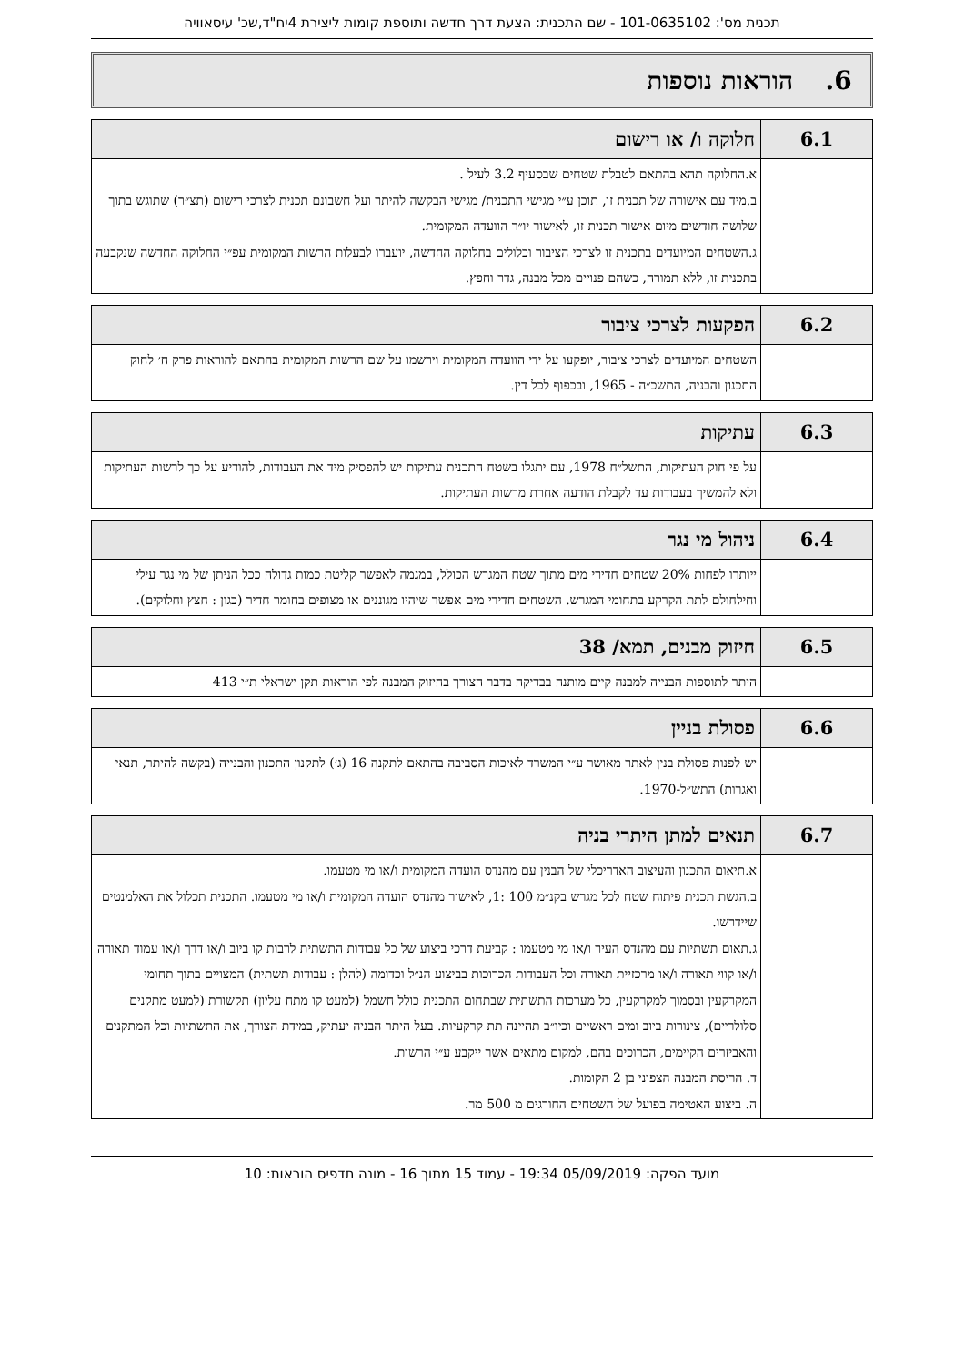תכנית מס': 101-0635102 - שם התכנית: הצעת דרך חדשה ותוספת קומות ליצירת 4יח"ד,שכ' עיסאוויה
6. הוראות נוספות
| 6.1 | חלוקה ו/ או רישום |
| --- | --- |
| | א.החלוקה תהא בהתאם לטבלת שטחים שבסעיף 3.2 לעיל . ב.מיד עם אישורה של תכנית זו, תוכן ע״י מגישי התכנית/ מגישי הבקשה להיתר ועל חשבונם תכנית לצרכי רישום (תצ״ר) שתוגש בתוך שלושה חודשים מיום אישור תכנית זו, לאישור יו״ר הוועדה המקומית. ג.השטחים המיועדים בתכנית זו לצרכי הציבור וכלולים בחלוקה החדשה, יועברו לבעלות הרשות המקומית עפ״י החלוקה החדשה שנקבעה בתכנית זו, ללא תמורה, כשהם פנויים מכל מבנה, גדר וחפץ. |
| 6.2 | הפקעות לצרכי ציבור |
| --- | --- |
| | השטחים המיועדים לצרכי ציבור, יופקעו על ידי הוועדה המקומית וירשמו על שם הרשות המקומית בהתאם להוראות פרק ח׳ לחוק התכנון והבניה, התשכ״ה - 1965, ובכפוף לכל דין. |
| 6.3 | עתיקות |
| --- | --- |
| | על פי חוק העתיקות, התשל״ח 1978, עם יתגלו בשטח התכנית עתיקות יש להפסיק מיד את העבודות, להודיע על כך לרשות העתיקות ולא להמשיך בעבודות עד לקבלת הודעה אחרת מרשות העתיקות. |
| 6.4 | ניהול מי נגר |
| --- | --- |
| | ייותרו לפחות 20% שטחים חדירי מים מתוך שטח המגרש הכולל, במגמה לאפשר קליטת כמות גדולה ככל הניתן של מי נגר עילי וחילחולם לתת הקרקע בתחומי המגרש. השטחים חדירי מים אפשר שיהיו מגוננים או מצופים בחומר חדיר (כגון : חצץ וחלוקים). |
| 6.5 | חיזוק מבנים, תמא/ 38 |
| --- | --- |
| | היתר לתוספות הבנייה למבנה קיים מותנה בבדיקה בדבר הצורך בחיזוק המבנה לפי הוראות תקן ישראלי ת״י 413 |
| 6.6 | פסולת בניין |
| --- | --- |
| | יש לפנות פסולת בנין לאתר מאושר ע״י המשרד לאיכות הסביבה בהתאם לתקנה 16 (ג׳) לתקנון התכנון והבנייה (בקשה להיתר, תנאי ואגרות) התש״ל-1970. |
| 6.7 | תנאים למתן היתרי בניה |
| --- | --- |
| | א.תיאום התכנון והעיצוב האדריכלי של הבנין עם מהנדס הועדה המקומית ו/או מי מטעמו. ב.הגשת תכנית פיתוח שטח לכל מגרש בקנ״מ 100 :1, לאישור מהנדס הועדה המקומית ו/או מי מטעמו. התכנית תכלול את האלמנטים שיידרשו. ג.תאום תשתיות עם מהנדס העיר ו/או מי מטעמו : קביעת דרכי ביצוע של כל עבודות התשתית לרבות קו ביוב ו/או דרך ו/או עמוד תאורה ו/או קווי תאורה ו/או מרכזיית תאורה וכל העבודות הכרוכות בביצוע הנ״ל וכדומה (להלן : עבודות תשתית) המצויים בתוך תחומי המקרקעין ובסמוך למקרקעין, כל מערכות התשתית שבתחום התכנית כולל חשמל (למעט קו מתח עליון) תקשורת (למעט מתקנים סלולריים), צינורות ביוב ומים ראשיים וכיו״ב תהיינה תת קרקעיות. בעל היתר הבניה יעתיק, במידת הצורך, את התשתיות וכל המתקנים והאביזרים הקיימים, הכרוכים בהם, למקום מתאים אשר ייקבע ע״י הרשות. ד. הריסת המבנה הצפוני בן 2 הקומות. ה. ביצוע האטימה בפועל של השטחים החורגים מ 500 מר. |
מועד הפקה: 05/09/2019 19:34 - עמוד 15 מתוך 16 - מונה תדפיס הוראות: 10